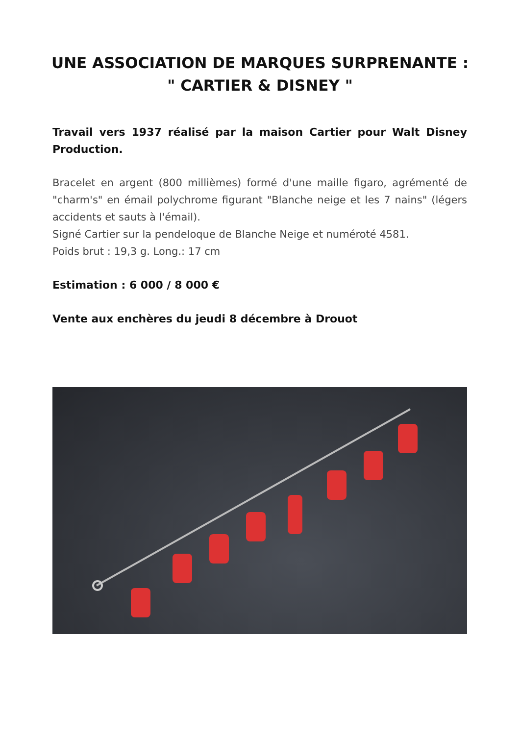UNE ASSOCIATION DE MARQUES SURPRENANTE :
" CARTIER & DISNEY "
Travail vers 1937 réalisé par la maison Cartier pour Walt Disney Production.
Bracelet en argent (800 millièmes) formé d'une maille figaro, agrémenté de "charm's" en émail polychrome figurant "Blanche neige et les 7 nains" (légers accidents et sauts à l'émail).
Signé Cartier sur la pendeloque de Blanche Neige et numéroté 4581.
Poids brut : 19,3 g. Long.: 17 cm
Estimation : 6 000 / 8 000 €
Vente aux enchères du jeudi 8 décembre à Drouot